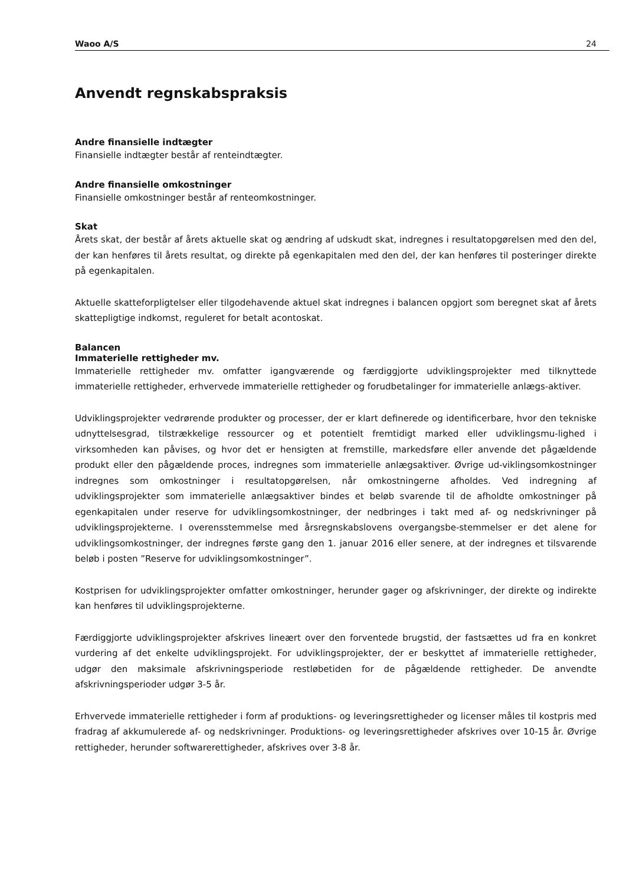Waoo A/S 24
Anvendt regnskabspraksis
Andre finansielle indtægter
Finansielle indtægter består af renteindtægter.
Andre finansielle omkostninger
Finansielle omkostninger består af renteomkostninger.
Skat
Årets skat, der består af årets aktuelle skat og ændring af udskudt skat, indregnes i resultatopgørelsen med den del, der kan henføres til årets resultat, og direkte på egenkapitalen med den del, der kan henføres til posteringer direkte på egenkapitalen.
Aktuelle skatteforpligtelser eller tilgodehavende aktuel skat indregnes i balancen opgjort som beregnet skat af årets skattepligtige indkomst, reguleret for betalt acontoskat.
Balancen
Immaterielle rettigheder mv.
Immaterielle rettigheder mv. omfatter igangværende og færdiggjorte udviklingsprojekter med tilknyttede immaterielle rettigheder, erhvervede immaterielle rettigheder og forudbetalinger for immaterielle anlægs-aktiver.
Udviklingsprojekter vedrørende produkter og processer, der er klart definerede og identificerbare, hvor den tekniske udnyttelsesgrad, tilstrækkelige ressourcer og et potentielt fremtidigt marked eller udviklingsmu-lighed i virksomheden kan påvises, og hvor det er hensigten at fremstille, markedsføre eller anvende det pågældende produkt eller den pågældende proces, indregnes som immaterielle anlægsaktiver. Øvrige ud-viklingsomkostninger indregnes som omkostninger i resultatopgørelsen, når omkostningerne afholdes. Ved indregning af udviklingsprojekter som immaterielle anlægsaktiver bindes et beløb svarende til de afholdte omkostninger på egenkapitalen under reserve for udviklingsomkostninger, der nedbringes i takt med af- og nedskrivninger på udviklingsprojekterne. I overensstemmelse med årsregnskabslovens overgangsbe-stemmelser er det alene for udviklingsomkostninger, der indregnes første gang den 1. januar 2016 eller senere, at der indregnes et tilsvarende beløb i posten ”Reserve for udviklingsomkostninger”.
Kostprisen for udviklingsprojekter omfatter omkostninger, herunder gager og afskrivninger, der direkte og indirekte kan henføres til udviklingsprojekterne.
Færdiggjorte udviklingsprojekter afskrives lineært over den forventede brugstid, der fastsættes ud fra en konkret vurdering af det enkelte udviklingsprojekt. For udviklingsprojekter, der er beskyttet af immaterielle rettigheder, udgør den maksimale afskrivningsperiode restløbetiden for de pågældende rettigheder. De anvendte afskrivningsperioder udgør 3-5 år.
Erhvervede immaterielle rettigheder i form af produktions- og leveringsrettigheder og licenser måles til kostpris med fradrag af akkumulerede af- og nedskrivninger. Produktions- og leveringsrettigheder afskrives over 10-15 år. Øvrige rettigheder, herunder softwarerettigheder, afskrives over 3-8 år.